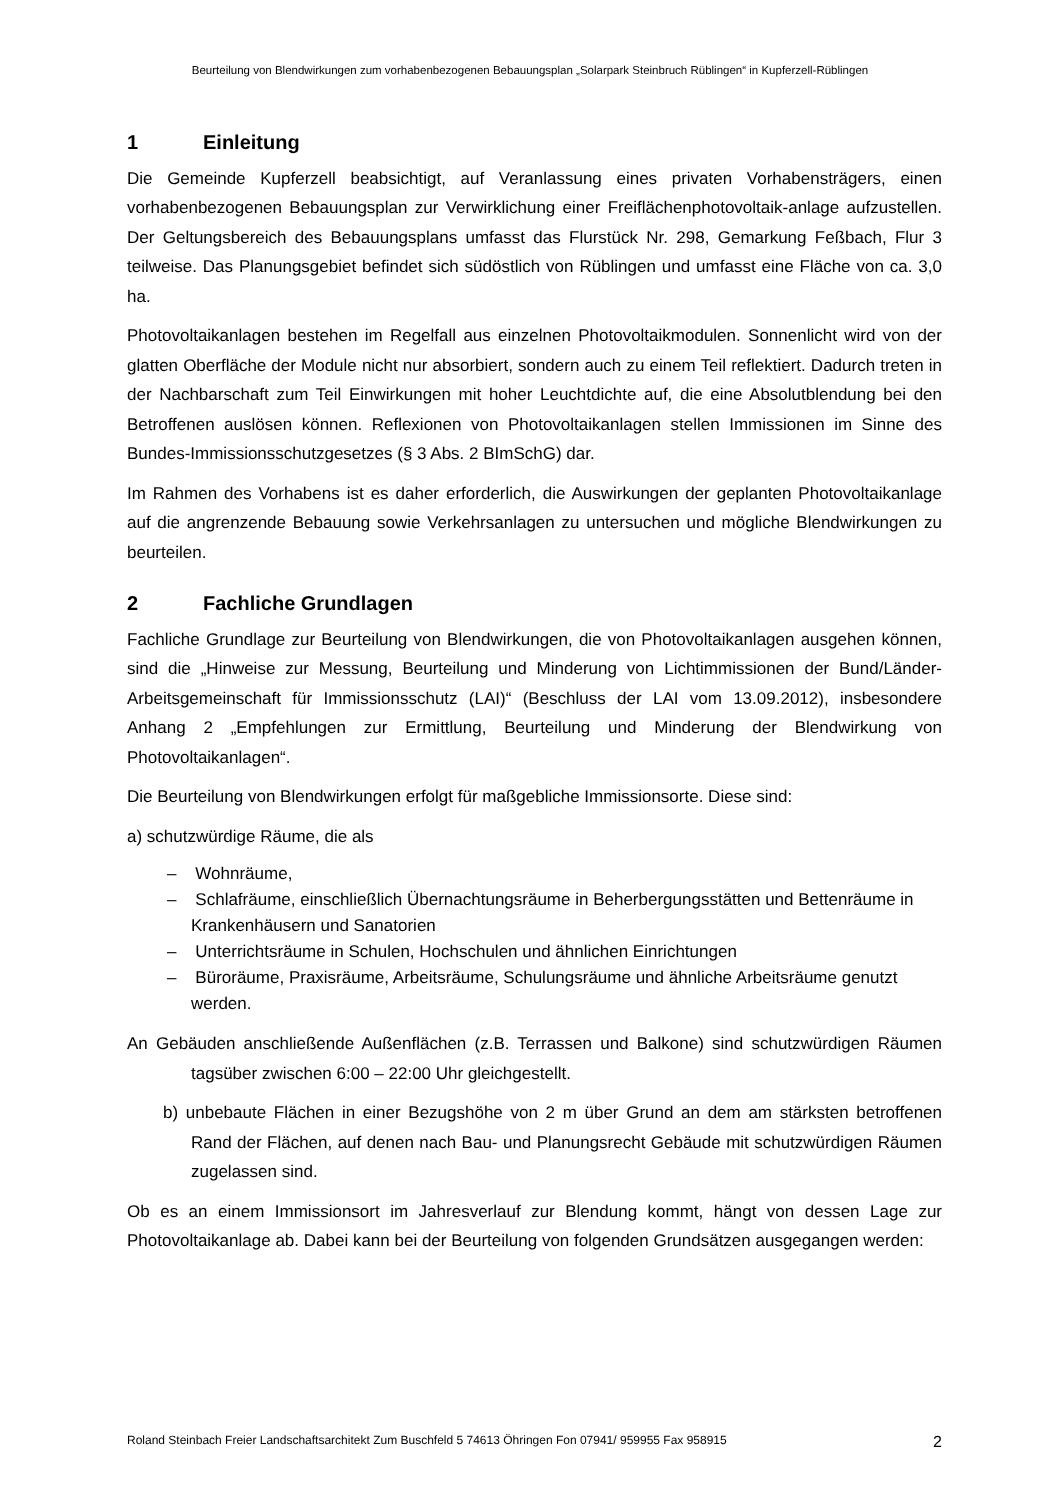Beurteilung von Blendwirkungen zum vorhabenbezogenen Bebauungsplan „Solarpark Steinbruch Rüblingen“ in Kupferzell-Rüblingen
1 Einleitung
Die Gemeinde Kupferzell beabsichtigt, auf Veranlassung eines privaten Vorhabensträgers, einen vorhabenbezogenen Bebauungsplan zur Verwirklichung einer Freiflächenphotovoltaik-anlage aufzustellen. Der Geltungsbereich des Bebauungsplans umfasst das Flurstück Nr. 298, Gemarkung Feßbach, Flur 3 teilweise. Das Planungsgebiet befindet sich südöstlich von Rüblingen und umfasst eine Fläche von ca. 3,0 ha.
Photovoltaikanlagen bestehen im Regelfall aus einzelnen Photovoltaikmodulen. Sonnenlicht wird von der glatten Oberfläche der Module nicht nur absorbiert, sondern auch zu einem Teil reflektiert. Dadurch treten in der Nachbarschaft zum Teil Einwirkungen mit hoher Leuchtdichte auf, die eine Absolutblendung bei den Betroffenen auslösen können. Reflexionen von Photovoltaikanlagen stellen Immissionen im Sinne des Bundes-Immissionsschutzgesetzes (§ 3 Abs. 2 BImSchG) dar.
Im Rahmen des Vorhabens ist es daher erforderlich, die Auswirkungen der geplanten Photovoltaikanlage auf die angrenzende Bebauung sowie Verkehrsanlagen zu untersuchen und mögliche Blendwirkungen zu beurteilen.
2 Fachliche Grundlagen
Fachliche Grundlage zur Beurteilung von Blendwirkungen, die von Photovoltaikanlagen ausgehen können, sind die „Hinweise zur Messung, Beurteilung und Minderung von Lichtimmissionen der Bund/Länder-Arbeitsgemeinschaft für Immissionsschutz (LAI)“ (Beschluss der LAI vom 13.09.2012), insbesondere Anhang 2 „Empfehlungen zur Ermittlung, Beurteilung und Minderung der Blendwirkung von Photovoltaikanlagen“.
Die Beurteilung von Blendwirkungen erfolgt für maßgebliche Immissionsorte. Diese sind:
a) schutzwürdige Räume, die als
– Wohnräume,
– Schlafräume, einschließlich Übernachtungsräume in Beherbergungsstätten und Bettenräume in Krankenhäusern und Sanatorien
– Unterrichtsräume in Schulen, Hochschulen und ähnlichen Einrichtungen
– Büroräume, Praxisräume, Arbeitsräume, Schulungsräume und ähnliche Arbeitsräume genutzt werden.
An Gebäuden anschließende Außenflächen (z.B. Terrassen und Balkone) sind schutzwürdigen Räumen tagsüber zwischen 6:00 – 22:00 Uhr gleichgestellt.
b) unbebaute Flächen in einer Bezugshöhe von 2 m über Grund an dem am stärksten betroffenen Rand der Flächen, auf denen nach Bau- und Planungsrecht Gebäude mit schutzwürdigen Räumen zugelassen sind.
Ob es an einem Immissionsort im Jahresverlauf zur Blendung kommt, hängt von dessen Lage zur Photovoltaikanlage ab. Dabei kann bei der Beurteilung von folgenden Grundsätzen ausgegangen werden:
Roland Steinbach Freier Landschaftsarchitekt Zum Buschfeld 5 74613 Öhringen Fon 07941/ 959955 Fax 958915 2